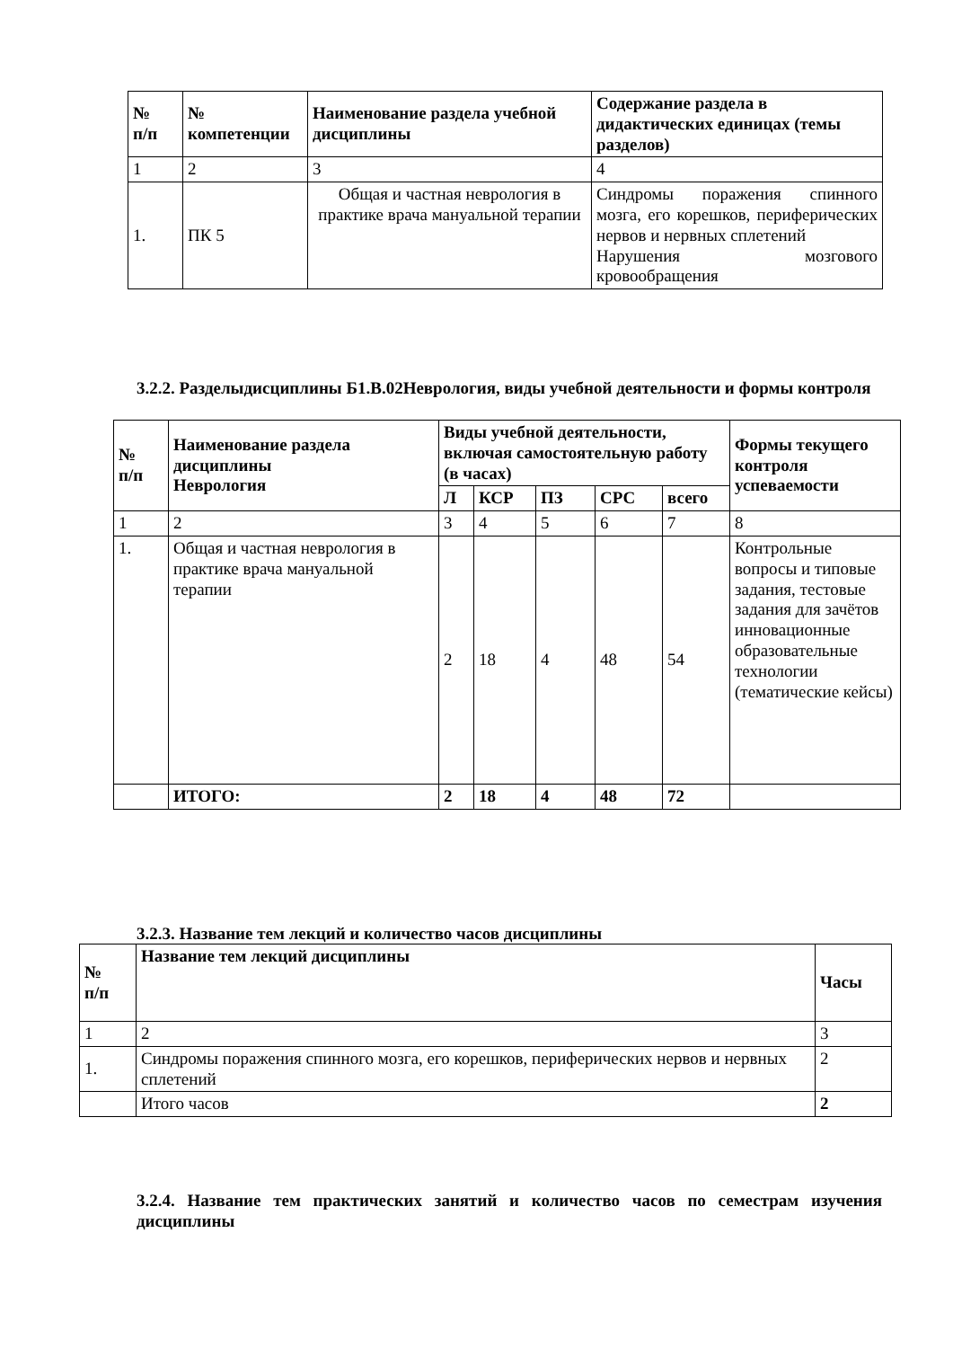| № п/п | № компетенции | Наименование раздела учебной дисциплины | Содержание раздела в дидактических единицах (темы разделов) |
| --- | --- | --- | --- |
| 1 | 2 | 3 | 4 |
| 1. | ПК 5 | Общая и частная неврология в практике врача мануальной терапии | Синдромы поражения спинного мозга, его корешков, периферических нервов и нервных сплетений Нарушения мозгового кровообращения |
3.2.2. Разделыдисциплины Б1.В.02Неврология, виды учебной деятельности и формы контроля
| № п/п | Наименование раздела дисциплины Неврология | Виды учебной деятельности, включая самостоятельную работу (в часах) | | | | | Формы текущего контроля успеваемости |
| --- | --- | --- | --- | --- | --- | --- | --- |
| | | Л | КСР | ПЗ | СРС | всего | |
| 1 | 2 | 3 | 4 | 5 | 6 | 7 | 8 |
| 1. | Общая и частная неврология в практике врача мануальной терапии | 2 | 18 | 4 | 48 | 54 | Контрольные вопросы и типовые задания, тестовые задания для зачётов инновационные образовательные технологии (тематические кейсы) |
| | ИТОГО: | 2 | 18 | 4 | 48 | 72 | |
3.2.3. Название тем лекций и количество часов дисциплины
| № п/п | Название тем лекций дисциплины | Часы |
| --- | --- | --- |
| 1 | 2 | 3 |
| 1. | Синдромы поражения спинного мозга, его корешков, периферических нервов и нервных сплетений | 2 |
| | Итого часов | 2 |
3.2.4. Название тем практических занятий и количество часов по семестрам изучения дисциплины